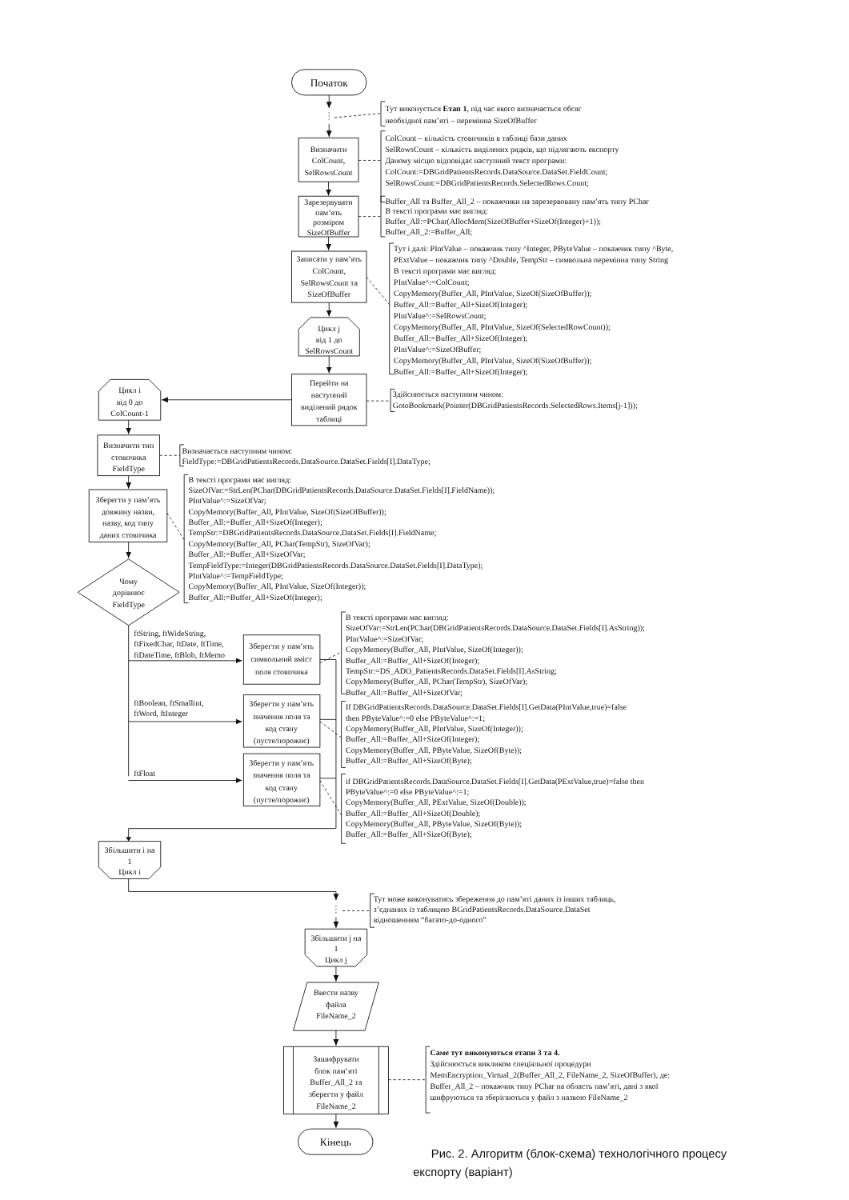Початок
Тут виконується Етап 1, під час якого визначається обсяг
необхідної пам’яті – перемінна SizeOfBuffer
Визначити
ColCount,
SelRowsCount
ColCount – кількість стовпчиків в таблиці бази даних
SelRowsCount – кількість виділених рядків, що підлягають експорту
Даному місцю відповідає наступний текст програми:
ColCount:=DBGridPatientsRecords.DataSource.DataSet.FieldCount;
SelRowsCount:=DBGridPatientsRecords.SelectedRows.Count;
Зарезервувати
пам’ять
розміром
SizeOfBuffer
Buffer_All та Buffer_All_2 – покажчики на зарезервовану пам’ять типу PChar
В тексті програми має вигляд:
Buffer_All:=PChar(AllocMem(SizeOfBuffer+SizeOf(Integer)+1));
Buffer_All_2:=Buffer_All;
Записати у пам’ять
ColCount,
SelRowsCount та
SizeOfBuffer
Тут і далі: PIntValue – покажчик типу ^Integer, PByteValue – покажчик типу ^Byte,
PExtValue – покажчик типу ^Double, TempStr – символьна перемінна типу String
В тексті програми має вигляд:
PIntValue^:=ColCount;
CopyMemory(Buffer_All, PIntValue, SizeOf(SizeOfBuffer));
Buffer_All:=Buffer_All+SizeOf(Integer);
PIntValue^:=SelRowsCount;
CopyMemory(Buffer_All, PIntValue, SizeOf(SelectedRowCount));
Buffer_All:=Buffer_All+SizeOf(Integer);
PIntValue^:=SizeOfBuffer;
CopyMemory(Buffer_All, PIntValue, SizeOf(SizeOfBuffer));
Buffer_All:=Buffer_All+SizeOf(Integer);
Цикл j
від 1 до
SelRowsCount
Перейти на
наступний
виділений рядок
таблиці
Здійснюється наступним чином:
GotoBookmark(Pointer(DBGridPatientsRecords.SelectedRows.Items[j-1]));
Цикл і
від 0 до
ColCount-1
Визначити тип
стовпчика
FieldType
Визначається наступним чином:
FieldType:=DBGridPatientsRecords.DataSource.DataSet.Fields[I].DataType;
Зберегти у пам’ять
довжину назви,
назву, код типу
даних стовпчика
В тексті програми має вигляд:
SizeOfVar:=StrLen(PChar(DBGridPatientsRecords.DataSource.DataSet.Fields[I].FieldName));
PIntValue^:=SizeOfVar;
CopyMemory(Buffer_All, PIntValue, SizeOf(SizeOfBuffer));
Buffer_All:=Buffer_All+SizeOf(Integer);
TempStr:=DBGridPatientsRecords.DataSource.DataSet.Fields[I].FieldName;
CopyMemory(Buffer_All, PChar(TempStr), SizeOfVar);
Buffer_All:=Buffer_All+SizeOfVar;
TempFieldType:=Integer(DBGridPatientsRecords.DataSource.DataSet.Fields[I].DataType);
PIntValue^:=TempFieldType;
CopyMemory(Buffer_All, PIntValue, SizeOf(Integer));
Buffer_All:=Buffer_All+SizeOf(Integer);
Чому
дорівнює
FieldType
ftString, ftWideString,
ftFixedChar, ftDate, ftTime,
ftDateTime, ftBlob, ftMemo
ftBoolean, ftSmallint,
ftWord, ftInteger
ftFloat
Зберегти у пам’ять
символьний вміст
поля стовпчика
В тексті програми має вигляд:
SizeOfVar:=StrLen(PChar(DBGridPatientsRecords.DataSource.DataSet.Fields[I].AsString));
PIntValue^:=SizeOfVar;
CopyMemory(Buffer_All, PIntValue, SizeOf(Integer));
Buffer_All:=Buffer_All+SizeOf(Integer);
TempStr:=DS_ADO_PatientsRecords.DataSet.Fields[I].AsString;
CopyMemory(Buffer_All, PChar(TempStr), SizeOfVar);
Buffer_All:=Buffer_All+SizeOfVar;
Зберегти у пам’ять
значення поля та
код стану
(пусте/порожнє)
If DBGridPatientsRecords.DataSource.DataSet.Fields[I].GetData(PIntValue,true)=false
then PByteValue^:=0 else PByteValue^:=1;
CopyMemory(Buffer_All, PIntValue, SizeOf(Integer));
Buffer_All:=Buffer_All+SizeOf(Integer);
CopyMemory(Buffer_All, PByteValue, SizeOf(Byte));
Buffer_All:=Buffer_All+SizeOf(Byte);
Зберегти у пам’ять
значення поля та
код стану
(пусте/порожнє)
if DBGridPatientsRecords.DataSource.DataSet.Fields[I].GetData(PExtValue,true)=false then
PByteValue^:=0 else PByteValue^:=1;
CopyMemory(Buffer_All, PExtValue, SizeOf(Double));
Buffer_All:=Buffer_All+SizeOf(Double);
CopyMemory(Buffer_All, PByteValue, SizeOf(Byte));
Buffer_All:=Buffer_All+SizeOf(Byte);
Збільшити і на
1
Цикл і
Тут може виконуватись збереження до пам’яті даних із інших таблиць,
з’єднаних із таблицею BGridPatientsRecords.DataSource.DataSet
відношенням “багато-до-одного”
Збільшити j на
1
Цикл j
Ввести назву
файла
FileName_2
Зашифрувати
блок пам’яті
Buffer_All_2 та
зберегти у файл
FileName_2
Саме тут виконуються етапи 3 та 4.
Здійснюється викликом спеціальної процедури
MemEncryption_Virtual_2(Buffer_All_2, FileName_2, SizeOfBuffer), де:
Buffer_All_2 – покажчик типу PChar на область пам’яті, дані з якої
шифруються та зберігаються у файл з назвою FileName_2
Кінець
Рис. 2. Алгоритм (блок-схема) технологічного процесу
експорту (варіант)